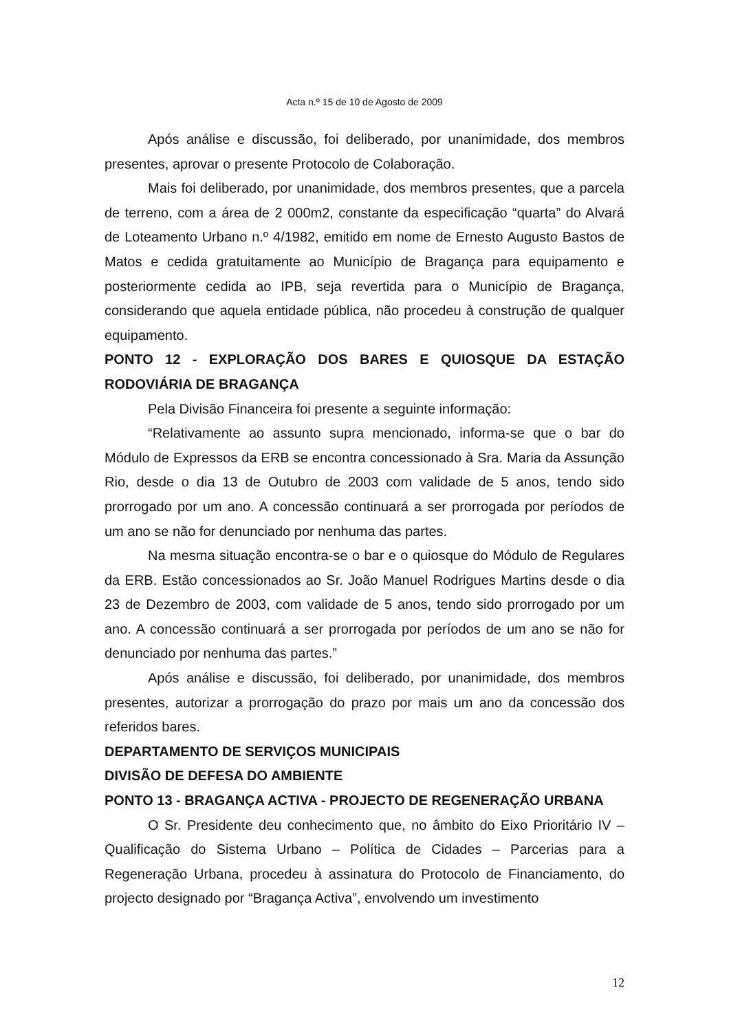Acta n.º 15 de 10 de Agosto de 2009
Após análise e discussão, foi deliberado, por unanimidade, dos membros presentes, aprovar o presente Protocolo de Colaboração.
Mais foi deliberado, por unanimidade, dos membros presentes, que a parcela de terreno, com a área de 2 000m2, constante da especificação “quarta” do Alvará de Loteamento Urbano n.º 4/1982, emitido em nome de Ernesto Augusto Bastos de Matos e cedida gratuitamente ao Município de Bragança para equipamento e posteriormente cedida ao IPB, seja revertida para o Município de Bragança, considerando que aquela entidade pública, não procedeu à construção de qualquer equipamento.
PONTO 12 - EXPLORAÇÃO DOS BARES E QUIOSQUE DA ESTAÇÃO RODOVIÁRIA DE BRAGANÇA
Pela Divisão Financeira foi presente a seguinte informação:
“Relativamente ao assunto supra mencionado, informa-se que o bar do Módulo de Expressos da ERB se encontra concessionado à Sra. Maria da Assunção Rio, desde o dia 13 de Outubro de 2003 com validade de 5 anos, tendo sido prorrogado por um ano. A concessão continuará a ser prorrogada por períodos de um ano se não for denunciado por nenhuma das partes.
Na mesma situação encontra-se o bar e o quiosque do Módulo de Regulares da ERB. Estão concessionados ao Sr. João Manuel Rodrigues Martins desde o dia 23 de Dezembro de 2003, com validade de 5 anos, tendo sido prorrogado por um ano. A concessão continuará a ser prorrogada por períodos de um ano se não for denunciado por nenhuma das partes.”
Após análise e discussão, foi deliberado, por unanimidade, dos membros presentes, autorizar a prorrogação do prazo por mais um ano da concessão dos referidos bares.
DEPARTAMENTO DE SERVIÇOS MUNICIPAIS
DIVISÃO DE DEFESA DO AMBIENTE
PONTO 13 - BRAGANÇA ACTIVA - PROJECTO DE REGENERAÇÃO URBANA
O Sr. Presidente deu conhecimento que, no âmbito do Eixo Prioritário IV – Qualificação do Sistema Urbano – Política de Cidades – Parcerias para a Regeneração Urbana, procedeu à assinatura do Protocolo de Financiamento, do projecto designado por “Bragança Activa”, envolvendo um investimento
12